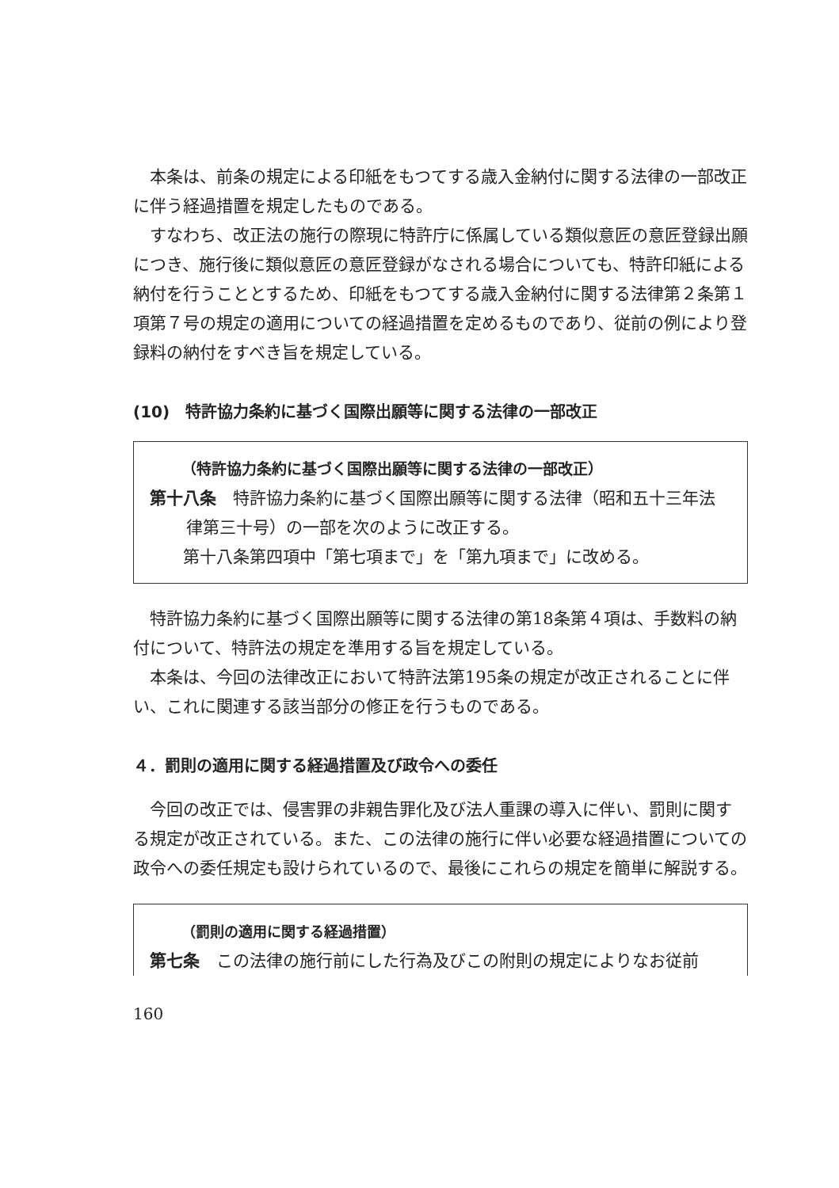本条は、前条の規定による印紙をもつてする歳入金納付に関する法律の一部改正に伴う経過措置を規定したものである。
すなわち、改正法の施行の際現に特許庁に係属している類似意匠の意匠登録出願につき、施行後に類似意匠の意匠登録がなされる場合についても、特許印紙による納付を行うこととするため、印紙をもつてする歳入金納付に関する法律第２条第１項第７号の規定の適用についての経過措置を定めるものであり、従前の例により登録料の納付をすべき旨を規定している。
(10)　特許協力条約に基づく国際出願等に関する法律の一部改正
（特許協力条約に基づく国際出願等に関する法律の一部改正）
第十八条　特許協力条約に基づく国際出願等に関する法律（昭和五十三年法律第三十号）の一部を次のように改正する。
第十八条第四項中「第七項まで」を「第九項まで」に改める。
特許協力条約に基づく国際出願等に関する法律の第18条第４項は、手数料の納付について、特許法の規定を準用する旨を規定している。
本条は、今回の法律改正において特許法第195条の規定が改正されることに伴い、これに関連する該当部分の修正を行うものである。
４．罰則の適用に関する経過措置及び政令への委任
今回の改正では、侵害罪の非親告罪化及び法人重課の導入に伴い、罰則に関する規定が改正されている。また、この法律の施行に伴い必要な経過措置についての政令への委任規定も設けられているので、最後にこれらの規定を簡単に解説する。
（罰則の適用に関する経過措置）
第七条　この法律の施行前にした行為及びこの附則の規定によりなお従前
160